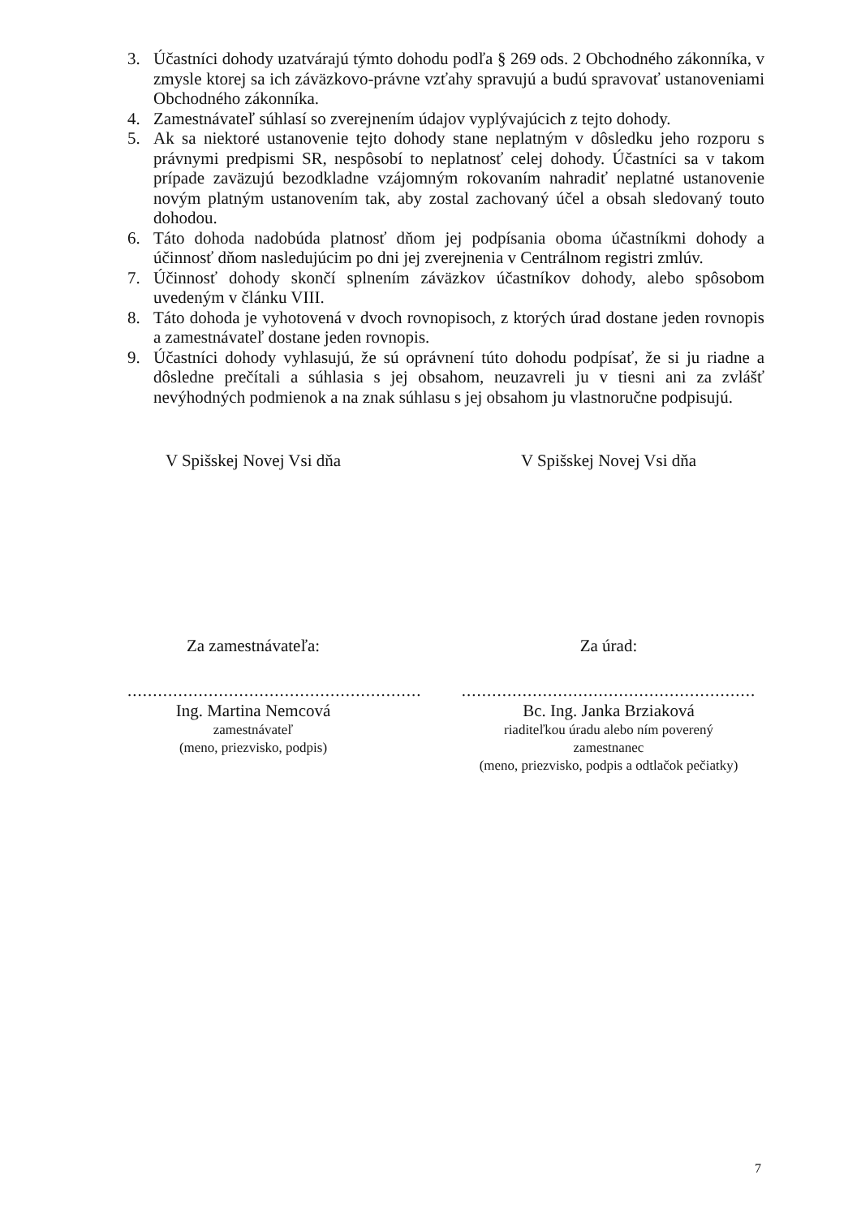3. Účastníci dohody uzatvárajú týmto dohodu podľa § 269 ods. 2 Obchodného zákonníka, v zmysle ktorej sa ich záväzkovo-právne vzťahy spravujú a budú spravovať ustanoveniami Obchodného zákonníka.
4. Zamestnávateľ súhlasí so zverejnením údajov vyplývajúcich z tejto dohody.
5. Ak sa niektoré ustanovenie tejto dohody stane neplatným v dôsledku jeho rozporu s právnymi predpismi SR, nespôsobí to neplatnosť celej dohody. Účastníci sa v takom prípade zaväzujú bezodkladne vzájomným rokovaním nahradiť neplatné ustanovenie novým platným ustanovením tak, aby zostal zachovaný účel a obsah sledovaný touto dohodou.
6. Táto dohoda nadobúda platnosť dňom jej podpísania oboma účastníkmi dohody a účinnosť dňom nasledujúcim po dni jej zverejnenia v Centrálnom registri zmlúv.
7. Účinnosť dohody skončí splnením záväzkov účastníkov dohody, alebo spôsobom uvedeným v článku VIII.
8. Táto dohoda je vyhotovená v dvoch rovnopisoch, z ktorých úrad dostane jeden rovnopis a zamestnávateľ dostane jeden rovnopis.
9. Účastníci dohody vyhlasujú, že sú oprávnení túto dohodu podpísať, že si ju riadne a dôsledne prečítali a súhlasia s jej obsahom, neuzavreli ju v tiesni ani za zvlášť nevýhodných podmienok a na znak súhlasu s jej obsahom ju vlastnoručne podpisujú.
V Spišskej Novej Vsi dňa
Za zamestnávateľa:
..........................................................
Ing. Martina Nemcová
zamestnávateľ
(meno, priezvisko, podpis)
V Spišskej Novej Vsi dňa
Za úrad:
..........................................................
Bc. Ing. Janka Brziaková
riaditeľkou úradu alebo ním poverený
zamestnanec
(meno, priezvisko, podpis a odtlačok pečiatky)
7